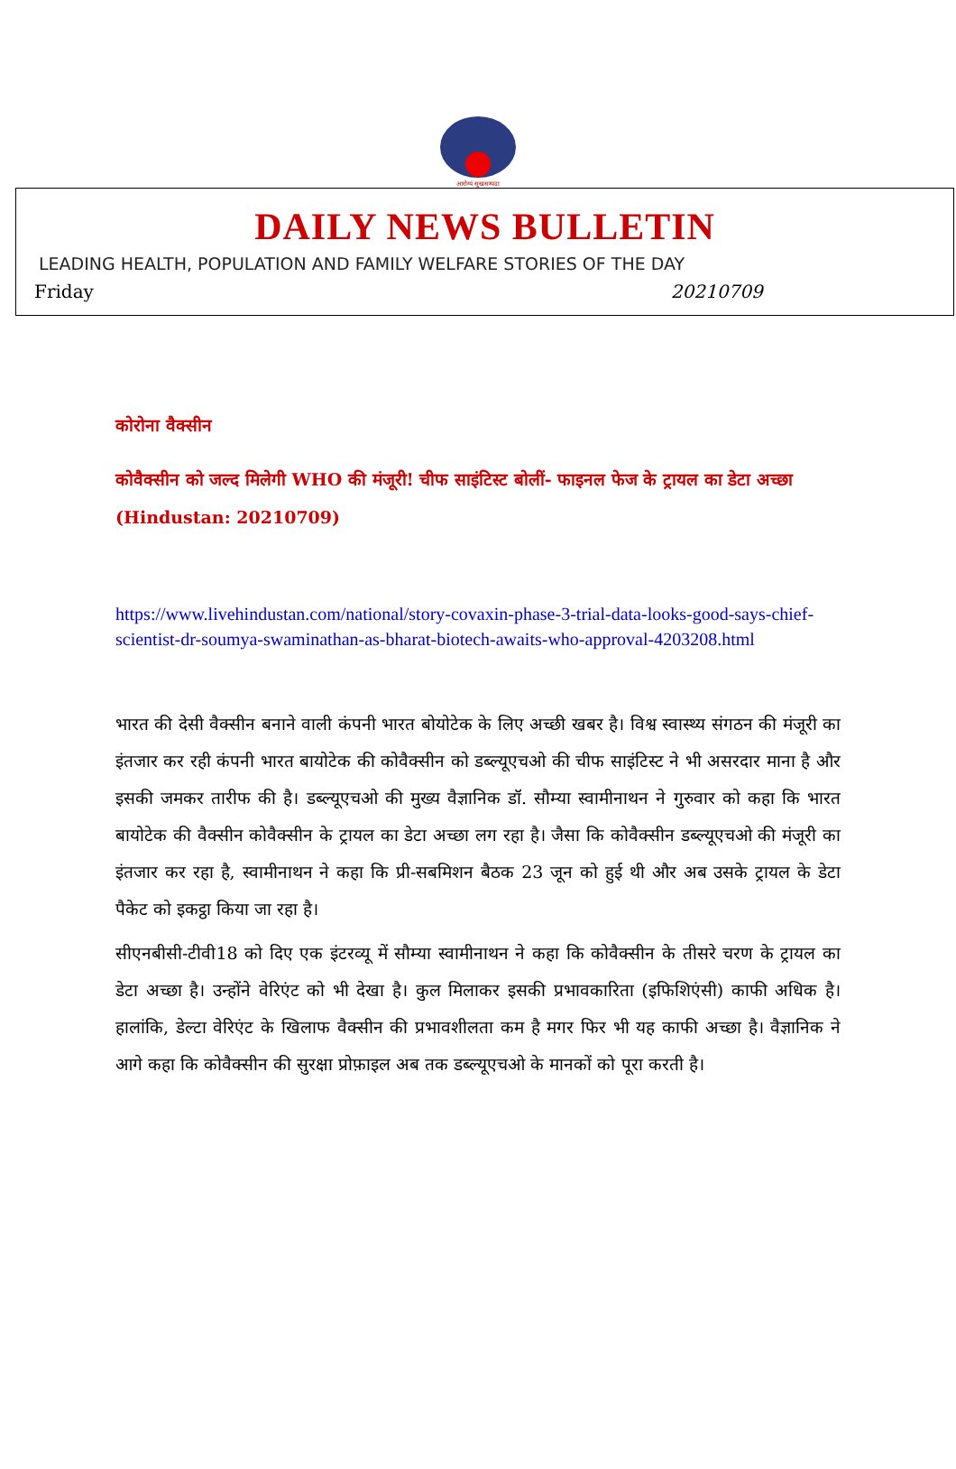आरोग्यं सुखसम्पदा
DAILY NEWS BULLETIN
LEADING HEALTH, POPULATION AND FAMILY WELFARE STORIES OF THE DAY
Friday 20210709
कोरोना वैक्सीन
कोवैक्सीन को जल्द मिलेगी WHO की मंजूरी! चीफ साइंटिस्ट बोलीं- फाइनल फेज के ट्रायल का डेटा अच्छा (Hindustan: 20210709)
https://www.livehindustan.com/national/story-covaxin-phase-3-trial-data-looks-good-says-chief-scientist-dr-soumya-swaminathan-as-bharat-biotech-awaits-who-approval-4203208.html
भारत की देसी वैक्सीन बनाने वाली कंपनी भारत बोयोटेक के लिए अच्छी खबर है। विश्व स्वास्थ्य संगठन की मंजूरी का इंतजार कर रही कंपनी भारत बायोटेक की कोवैक्सीन को डब्ल्यूएचओ की चीफ साइंटिस्ट ने भी असरदार माना है और इसकी जमकर तारीफ की है। डब्ल्यूएचओ की मुख्य वैज्ञानिक डॉ. सौम्या स्वामीनाथन ने गुरुवार को कहा कि भारत बायोटेक की वैक्सीन कोवैक्सीन के ट्रायल का डेटा अच्छा लग रहा है। जैसा कि कोवैक्सीन डब्ल्यूएचओ की मंजूरी का इंतजार कर रहा है, स्वामीनाथन ने कहा कि प्री-सबमिशन बैठक 23 जून को हुई थी और अब उसके ट्रायल के डेटा पैकेट को इकट्ठा किया जा रहा है।
सीएनबीसी-टीवी18 को दिए एक इंटरव्यू में सौम्या स्वामीनाथन ने कहा कि कोवैक्सीन के तीसरे चरण के ट्रायल का डेटा अच्छा है। उन्होंने वेरिएंट को भी देखा है। कुल मिलाकर इसकी प्रभावकारिता (इफिशिएंसी) काफी अधिक है। हालांकि, डेल्टा वेरिएंट के खिलाफ वैक्सीन की प्रभावशीलता कम है मगर फिर भी यह काफी अच्छा है। वैज्ञानिक ने आगे कहा कि कोवैक्सीन की सुरक्षा प्रोफ़ाइल अब तक डब्ल्यूएचओ के मानकों को पूरा करती है।